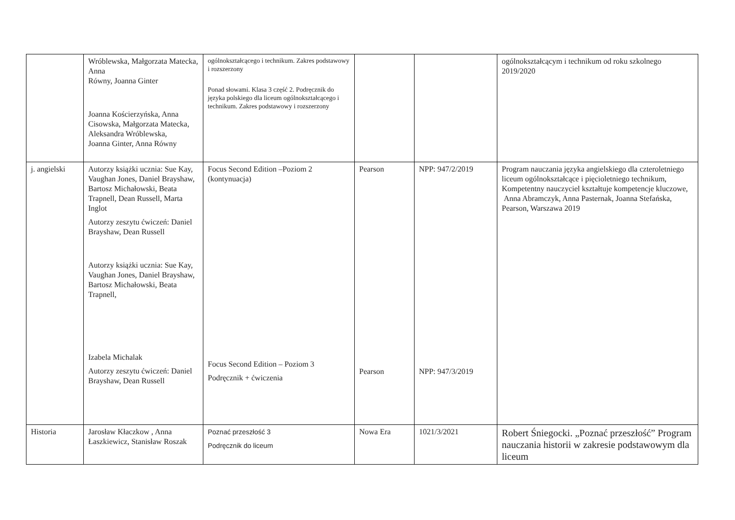| | Wróblewska, Małgorzata Matecka, Anna Równy, Joanna Ginter Joanna Kościerzyńska, Anna Cisowska, Małgorzata Matecka, Aleksandra Wróblewska, Joanna Ginter, Anna Równy | ogólnokształcącego i technikum. Zakres podstawowy i rozszerzony Ponad słowami. Klasa 3 część 2. Podręcznik do języka polskiego dla liceum ogólnokształcącego i technikum. Zakres podstawowy i rozszerzony | | | ogólnokształcącym i technikum od roku szkolnego 2019/2020 |
| j. angielski | Autorzy książki ucznia: Sue Kay, Vaughan Jones, Daniel Brayshaw, Bartosz Michałowski, Beata Trapnell, Dean Russell, Marta Inglot Autorzy zeszytu ćwiczeń: Daniel Brayshaw, Dean Russell Autorzy książki ucznia: Sue Kay, Vaughan Jones, Daniel Brayshaw, Bartosz Michałowski, Beata Trapnell, Izabela Michalak Autorzy zeszytu ćwiczeń: Daniel Brayshaw, Dean Russell | Focus Second Edition –Poziom 2 (kontynuacja) Focus Second Edition – Poziom 3 Podręcznik + ćwiczenia | Pearson Pearson | NPP: 947/2/2019 NPP: 947/3/2019 | Program nauczania języka angielskiego dla czteroletniego liceum ogólnokształcące i pięcioletniego technikum, Kompetentny nauczyciel kształtuje kompetencje kluczowe, Anna Abramczyk, Anna Pasternak, Joanna Stefańska, Pearson, Warszawa 2019 |
| Historia | Jarosław Kłaczkow , Anna Łaszkiewicz, Stanisław Roszak | Poznać przeszłość 3 Podręcznik do liceum | Nowa Era | 1021/3/2021 | Robert Śniegocki. „Poznać przeszłość” Program nauczania historii w zakresie podstawowym dla liceum |